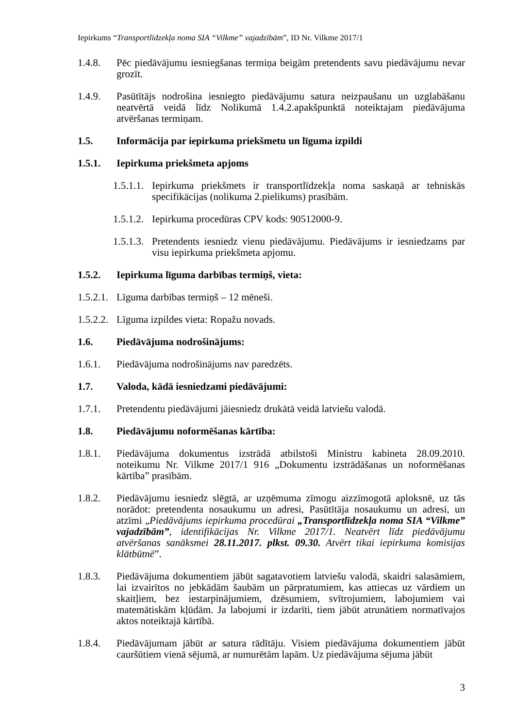Iepirkums “Transportlīdzekļa noma SIA “Vilkme” vajadzībām”, ID Nr. Vilkme 2017/1
1.4.8. Pēc piedāvājumu iesniegšanas termiņa beigām pretendents savu piedāvājumu nevar grozīt.
1.4.9. Pasūtītājs nodrošina iesniegto piedāvājumu satura neizpaušanu un uzglabāšanu neatvērtā veidā līdz Nolikumā 1.4.2.apakšpunktā noteiktajam piedāvājuma atvēršanas termiņam.
1.5. Informācija par iepirkuma priekšmetu un līguma izpildi
1.5.1. Iepirkuma priekšmeta apjoms
1.5.1.1.
Iepirkuma priekšmets ir transportlīdzekļa noma saskaņā ar tehniskās specifikācijas (nolikuma 2.pielikums) prasībām.
1.5.1.2.
Iepirkuma procedūras CPV kods: 90512000-9.
1.5.1.3.
Pretendents iesniedz vienu piedāvājumu. Piedāvājums ir iesniedzams par visu iepirkuma priekšmeta apjomu.
1.5.2. Iepirkuma līguma darbības termiņš, vieta:
1.5.2.1.
Līguma darbības termiņš – 12 mēneši.
1.5.2.2.
Līguma izpildes vieta: Ropažu novads.
1.6. Piedāvājuma nodrošinājums:
1.6.1. Piedāvājuma nodrošinājums nav paredzēts.
1.7. Valoda, kādā iesniedzami piedāvājumi:
1.7.1. Pretendentu piedāvājumi jāiesniedz drukātā veidā latviešu valodā.
1.8. Piedāvājumu noformēšanas kārtība:
1.8.1. Piedāvājuma dokumentus izstrādā atbilstoši Ministru kabineta 28.09.2010. noteikumu Nr. Vilkme 2017/1 916 „Dokumentu izstrādāšanas un noformēšanas kārtība” prasībām.
1.8.2. Piedāvājumu iesniedz slēgtā, ar uzņēmuma zīmogu aizzīmogotā aploksnē, uz tās norādot: pretendenta nosaukumu un adresi, Pasūtītāja nosaukumu un adresi, un atzīmi „Piedāvājums iepirkuma procedūrai „Transportlīdzekļa noma SIA “Vilkme” vajadzībām”, identifikācijas Nr. Vilkme 2017/1. Neatvērt līdz piedāvājumu atvēršanas sanāksmei 28.11.2017. plkst. 09.30. Atvērt tikai iepirkuma komisijas klātbūtnē”.
1.8.3. Piedāvājuma dokumentiem jābūt sagatavotiem latviešu valodā, skaidri salasāmiem, lai izvairītos no jebkādām šaubām un pārpratumiem, kas attiecas uz vārdiem un skaitļiem, bez iestarpinājumiem, dzēsumiem, svītrojumiem, labojumiem vai matemātiskām kļūdām. Ja labojumi ir izdarīti, tiem jābūt atrunātiem normatīvajos aktos noteiktajā kārtībā.
1.8.4. Piedāvājumam jābūt ar satura rādītāju. Visiem piedāvājuma dokumentiem jābūt cauršūtiem vienā sējumā, ar numurētām lapām. Uz piedāvājuma sējuma jābūt
3